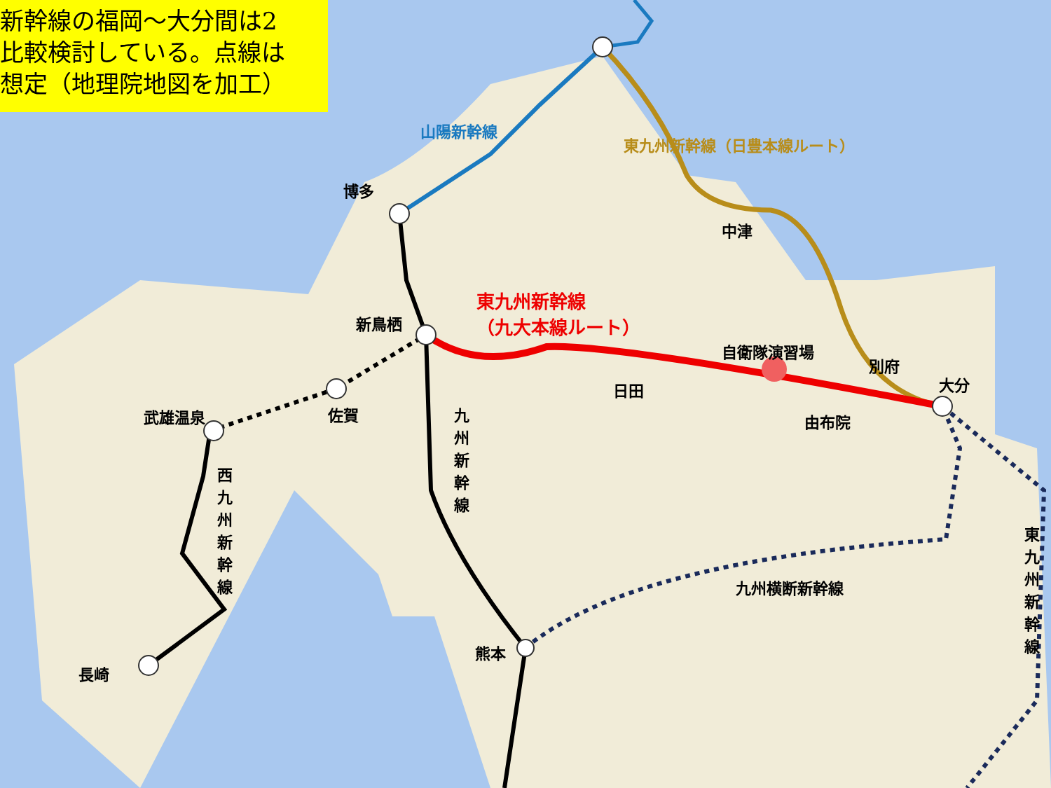新幹線の福岡～大分間は2
比較検討している。点線は
想定（地理院地図を加工）
山陽新幹線
東九州新幹線（日豊本線ルート）
博多
中津
東九州新幹線
（九大本線ルート）
新鳥栖
自衛隊演習場
別府
大分
日田
佐賀
武雄温泉 由布院
九州新幹線
西九州新幹線
九州横断新幹線
東九州新幹線
熊本
長崎